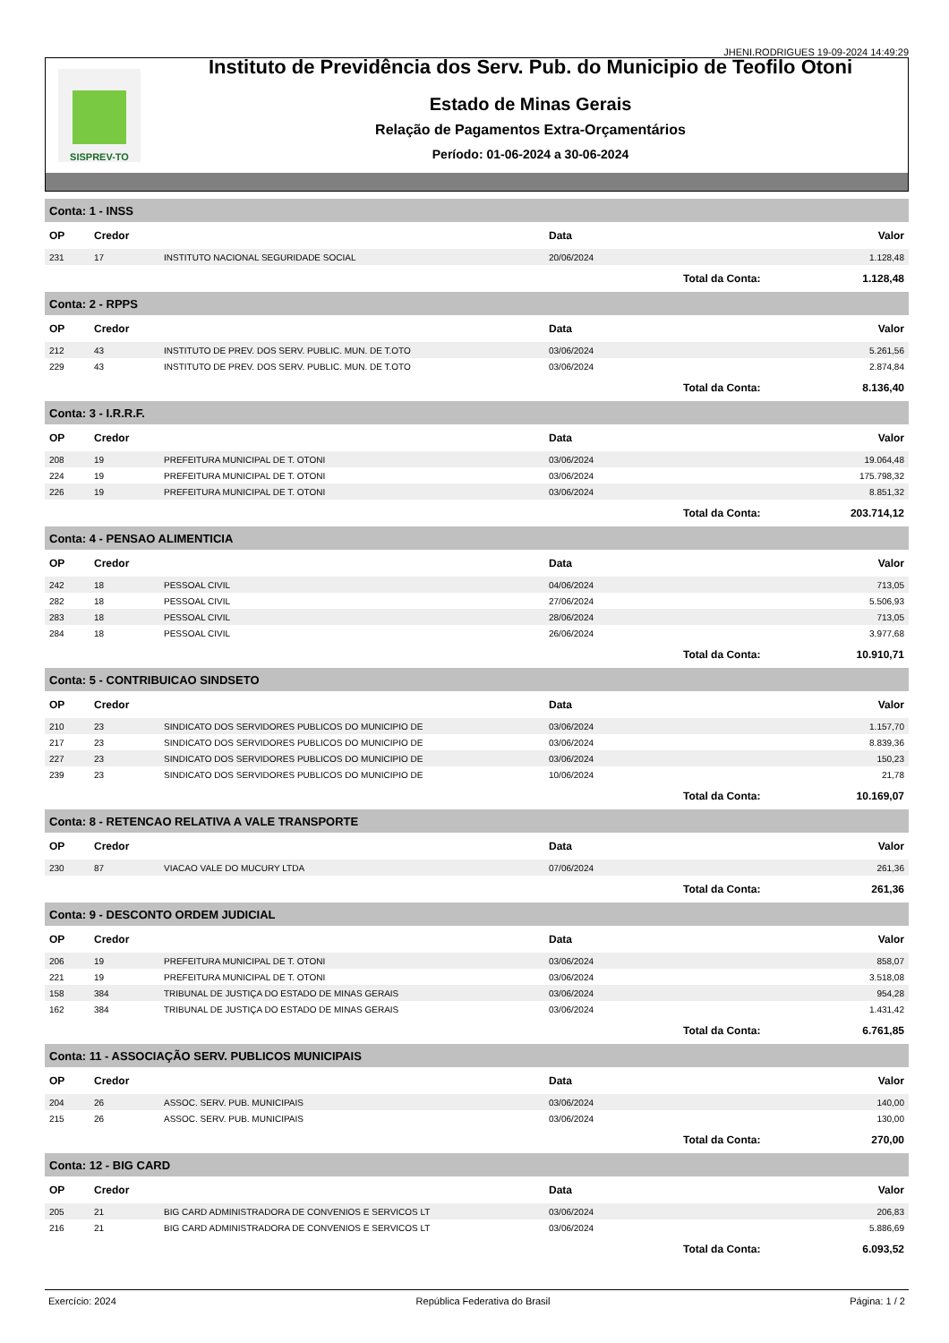JHENI.RODRIGUES 19-09-2024 14:49:29
SISPREV-TO
Instituto de Previdência dos Serv. Pub. do Municipio de Teofilo Otoni
Estado de Minas Gerais
Relação de Pagamentos Extra-Orçamentários
Período: 01-06-2024 a 30-06-2024
| Conta: 1 - INSS | | | | | |
| OP | Credor | | Data | | Valor |
| 231 | 17 | INSTITUTO NACIONAL SEGURIDADE SOCIAL | 20/06/2024 | | 1.128,48 |
| | | | | Total da Conta: | 1.128,48 |
| Conta: 2 - RPPS | | | | | |
| OP | Credor | | Data | | Valor |
| 212 | 43 | INSTITUTO DE PREV. DOS SERV. PUBLIC. MUN. DE T.OTO | 03/06/2024 | | 5.261,56 |
| 229 | 43 | INSTITUTO DE PREV. DOS SERV. PUBLIC. MUN. DE T.OTO | 03/06/2024 | | 2.874,84 |
| | | | | Total da Conta: | 8.136,40 |
| Conta: 3 - I.R.R.F. | | | | | |
| OP | Credor | | Data | | Valor |
| 208 | 19 | PREFEITURA MUNICIPAL DE T. OTONI | 03/06/2024 | | 19.064,48 |
| 224 | 19 | PREFEITURA MUNICIPAL DE T. OTONI | 03/06/2024 | | 175.798,32 |
| 226 | 19 | PREFEITURA MUNICIPAL DE T. OTONI | 03/06/2024 | | 8.851,32 |
| | | | | Total da Conta: | 203.714,12 |
| Conta: 4 - PENSAO ALIMENTICIA | | | | | |
| OP | Credor | | Data | | Valor |
| 242 | 18 | PESSOAL CIVIL | 04/06/2024 | | 713,05 |
| 282 | 18 | PESSOAL CIVIL | 27/06/2024 | | 5.506,93 |
| 283 | 18 | PESSOAL CIVIL | 28/06/2024 | | 713,05 |
| 284 | 18 | PESSOAL CIVIL | 26/06/2024 | | 3.977,68 |
| | | | | Total da Conta: | 10.910,71 |
| Conta: 5 - CONTRIBUICAO SINDSETO | | | | | |
| OP | Credor | | Data | | Valor |
| 210 | 23 | SINDICATO DOS SERVIDORES PUBLICOS DO MUNICIPIO DE | 03/06/2024 | | 1.157,70 |
| 217 | 23 | SINDICATO DOS SERVIDORES PUBLICOS DO MUNICIPIO DE | 03/06/2024 | | 8.839,36 |
| 227 | 23 | SINDICATO DOS SERVIDORES PUBLICOS DO MUNICIPIO DE | 03/06/2024 | | 150,23 |
| 239 | 23 | SINDICATO DOS SERVIDORES PUBLICOS DO MUNICIPIO DE | 10/06/2024 | | 21,78 |
| | | | | Total da Conta: | 10.169,07 |
| Conta: 8 - RETENCAO RELATIVA A VALE TRANSPORTE | | | | | |
| OP | Credor | | Data | | Valor |
| 230 | 87 | VIACAO VALE DO MUCURY LTDA | 07/06/2024 | | 261,36 |
| | | | | Total da Conta: | 261,36 |
| Conta: 9 - DESCONTO ORDEM JUDICIAL | | | | | |
| OP | Credor | | Data | | Valor |
| 206 | 19 | PREFEITURA MUNICIPAL DE T. OTONI | 03/06/2024 | | 858,07 |
| 221 | 19 | PREFEITURA MUNICIPAL DE T. OTONI | 03/06/2024 | | 3.518,08 |
| 158 | 384 | TRIBUNAL DE JUSTIÇA DO ESTADO DE MINAS GERAIS | 03/06/2024 | | 954,28 |
| 162 | 384 | TRIBUNAL DE JUSTIÇA DO ESTADO DE MINAS GERAIS | 03/06/2024 | | 1.431,42 |
| | | | | Total da Conta: | 6.761,85 |
| Conta: 11 - ASSOCIAÇÃO SERV. PUBLICOS MUNICIPAIS | | | | | |
| OP | Credor | | Data | | Valor |
| 204 | 26 | ASSOC. SERV. PUB. MUNICIPAIS | 03/06/2024 | | 140,00 |
| 215 | 26 | ASSOC. SERV. PUB. MUNICIPAIS | 03/06/2024 | | 130,00 |
| | | | | Total da Conta: | 270,00 |
| Conta: 12 - BIG CARD | | | | | |
| OP | Credor | | Data | | Valor |
| 205 | 21 | BIG CARD ADMINISTRADORA DE CONVENIOS E SERVICOS LT | 03/06/2024 | | 206,83 |
| 216 | 21 | BIG CARD ADMINISTRADORA DE CONVENIOS E SERVICOS LT | 03/06/2024 | | 5.886,69 |
| | | | | Total da Conta: | 6.093,52 |
Exercício: 2024 República Federativa do Brasil Página: 1 / 2